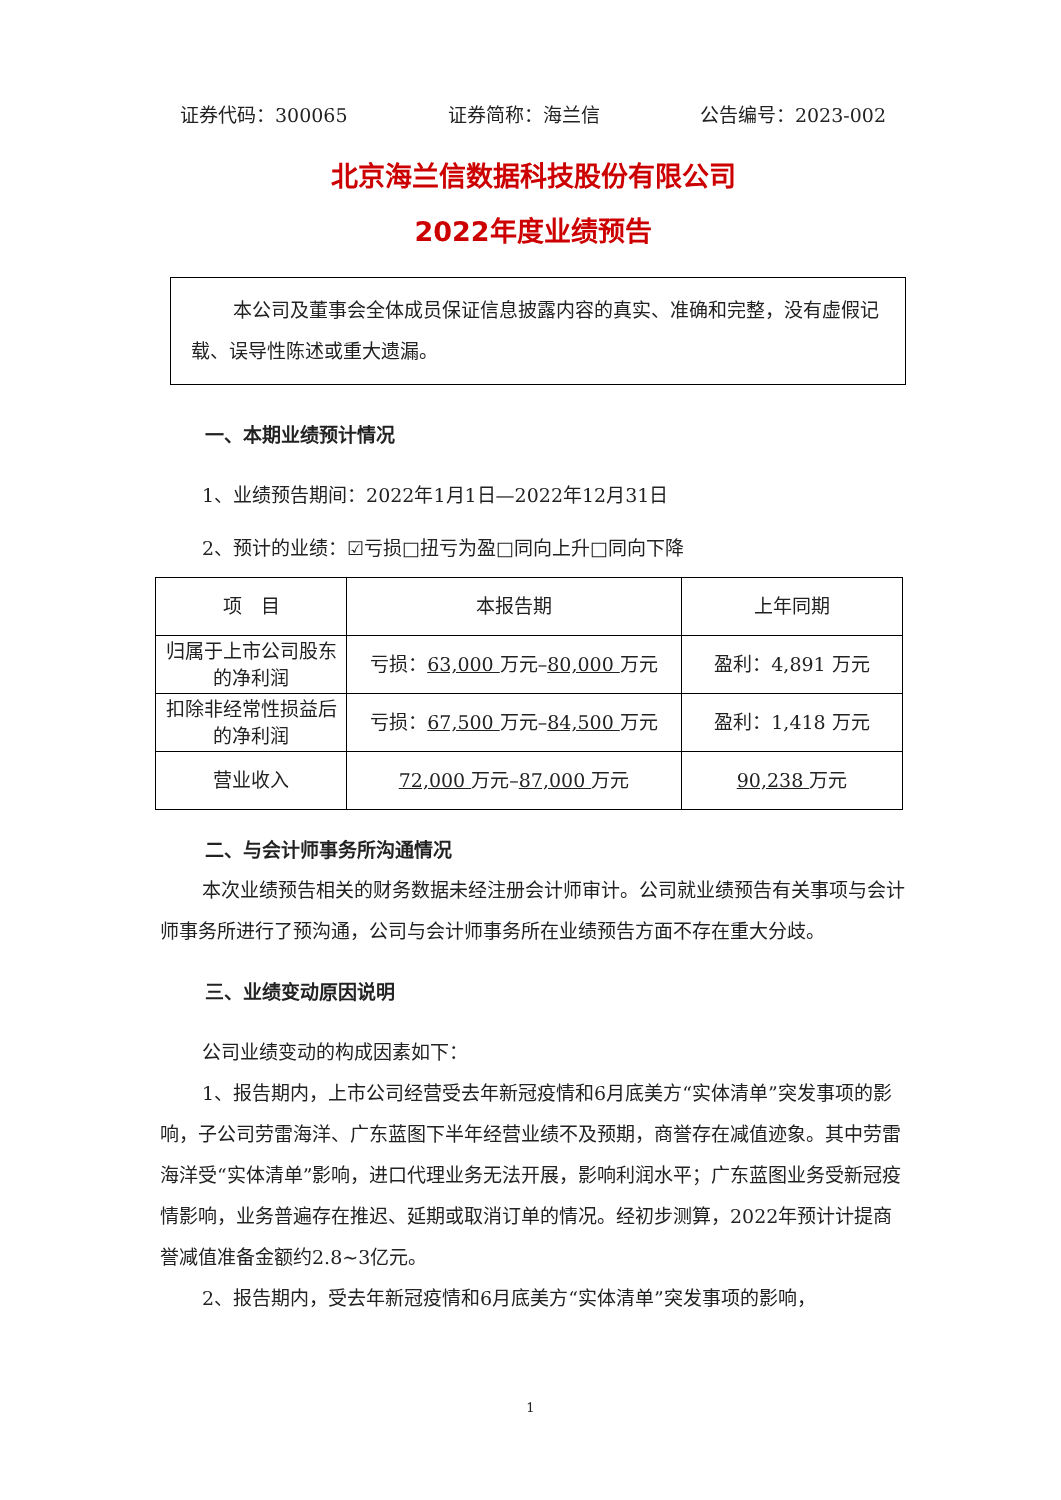证券代码：300065 证券简称：海兰信 公告编号：2023-002
北京海兰信数据科技股份有限公司
2022年度业绩预告
本公司及董事会全体成员保证信息披露内容的真实、准确和完整，没有虚假记载、误导性陈述或重大遗漏。
一、本期业绩预计情况
1、业绩预告期间：2022年1月1日—2022年12月31日
2、预计的业绩：☑亏损□扭亏为盈□同向上升□同向下降
| 项 目 | 本报告期 | 上年同期 |
| 归属于上市公司股东的净利润 | 亏损： 63,000 万元– 80,000 万元 | 盈利：4,891 万元 |
| 扣除非经常性损益后的净利润 | 亏损： 67,500 万元– 84,500 万元 | 盈利：1,418 万元 |
| 营业收入 | 72,000 万元– 87,000 万元 | 90,238 万元 |
二、与会计师事务所沟通情况
本次业绩预告相关的财务数据未经注册会计师审计。公司就业绩预告有关事项与会计师事务所进行了预沟通，公司与会计师事务所在业绩预告方面不存在重大分歧。
三、业绩变动原因说明
公司业绩变动的构成因素如下：
1、报告期内，上市公司经营受去年新冠疫情和6月底美方“实体清单”突发事项的影响，子公司劳雷海洋、广东蓝图下半年经营业绩不及预期，商誉存在减值迹象。其中劳雷海洋受“实体清单”影响，进口代理业务无法开展，影响利润水平；广东蓝图业务受新冠疫情影响，业务普遍存在推迟、延期或取消订单的情况。经初步测算，2022年预计计提商誉减值准备金额约2.8~3亿元。
2、报告期内，受去年新冠疫情和6月底美方“实体清单”突发事项的影响，
1